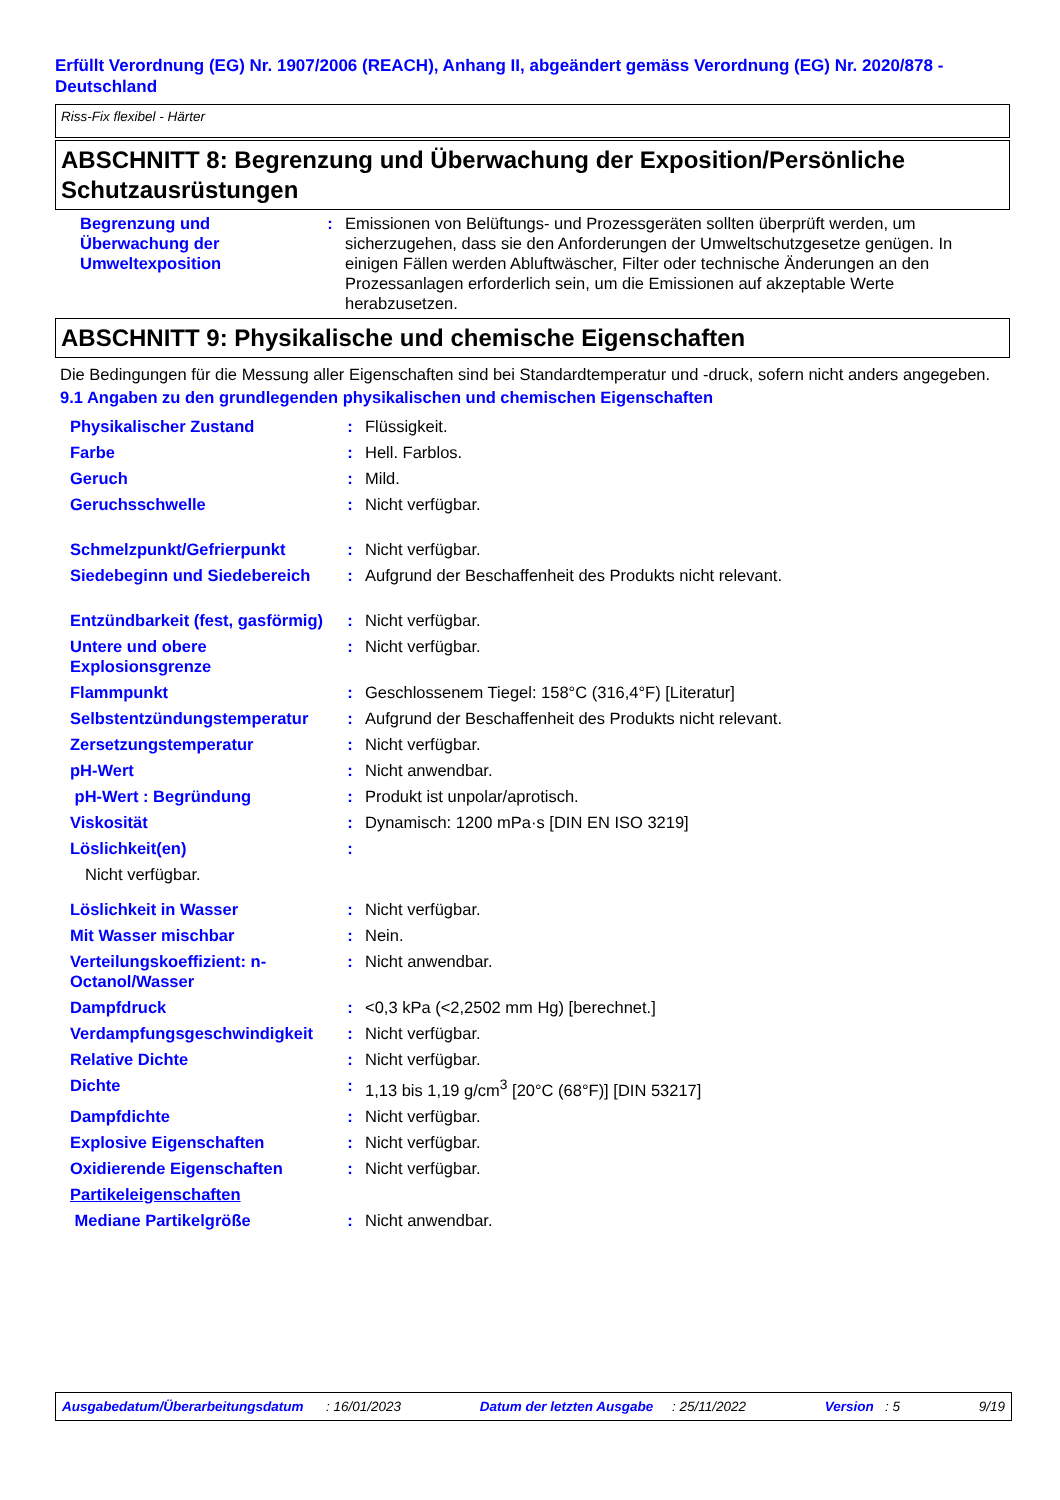Erfüllt Verordnung (EG) Nr. 1907/2006 (REACH), Anhang II, abgeändert gemäss Verordnung (EG) Nr. 2020/878 - Deutschland
Riss-Fix flexibel - Härter
ABSCHNITT 8: Begrenzung und Überwachung der Exposition/Persönliche Schutzausrüstungen
| Begrenzung und Überwachung der Umweltexposition | : | Emissionen von Belüftungs- und Prozessgeräten sollten überprüft werden, um sicherzugehen, dass sie den Anforderungen der Umweltschutzgesetze genügen. In einigen Fällen werden Abluftwäscher, Filter oder technische Änderungen an den Prozessanlagen erforderlich sein, um die Emissionen auf akzeptable Werte herabzusetzen. |
ABSCHNITT 9: Physikalische und chemische Eigenschaften
Die Bedingungen für die Messung aller Eigenschaften sind bei Standardtemperatur und -druck, sofern nicht anders angegeben.
9.1 Angaben zu den grundlegenden physikalischen und chemischen Eigenschaften
| Physikalischer Zustand | : | Flüssigkeit. |
| Farbe | : | Hell. Farblos. |
| Geruch | : | Mild. |
| Geruchsschwelle | : | Nicht verfügbar. |
| Schmelzpunkt/Gefrierpunkt | : | Nicht verfügbar. |
| Siedebeginn und Siedebereich | : | Aufgrund der Beschaffenheit des Produkts nicht relevant. |
| Entzündbarkeit (fest, gasförmig) | : | Nicht verfügbar. |
| Untere und obere Explosionsgrenze | : | Nicht verfügbar. |
| Flammpunkt | : | Geschlossenem Tiegel: 158°C (316,4°F) [Literatur] |
| Selbstentzündungstemperatur | : | Aufgrund der Beschaffenheit des Produkts nicht relevant. |
| Zersetzungstemperatur | : | Nicht verfügbar. |
| pH-Wert | : | Nicht anwendbar. |
| pH-Wert : Begründung | : | Produkt ist unpolar/aprotisch. |
| Viskosität | : | Dynamisch: 1200 mPa·s [DIN EN ISO 3219] |
| Löslichkeit(en) | : | |
| Nicht verfügbar. | | |
| Löslichkeit in Wasser | : | Nicht verfügbar. |
| Mit Wasser mischbar | : | Nein. |
| Verteilungskoeffizient: n-Octanol/Wasser | : | Nicht anwendbar. |
| Dampfdruck | : | <0,3 kPa (<2,2502 mm Hg) [berechnet.] |
| Verdampfungsgeschwindigkeit | : | Nicht verfügbar. |
| Relative Dichte | : | Nicht verfügbar. |
| Dichte | : | 1,13 bis 1,19 g/cm<sup>3</sup> [20°C (68°F)] [DIN 53217] |
| Dampfdichte | : | Nicht verfügbar. |
| Explosive Eigenschaften | : | Nicht verfügbar. |
| Oxidierende Eigenschaften | : | Nicht verfügbar. |
| Partikeleigenschaften | | |
| Mediane Partikelgröße | : | Nicht anwendbar. |
Ausgabedatum/Überarbeitungsdatum : 16/01/2023 Datum der letzten Ausgabe : 25/11/2022 Version : 5 9/19